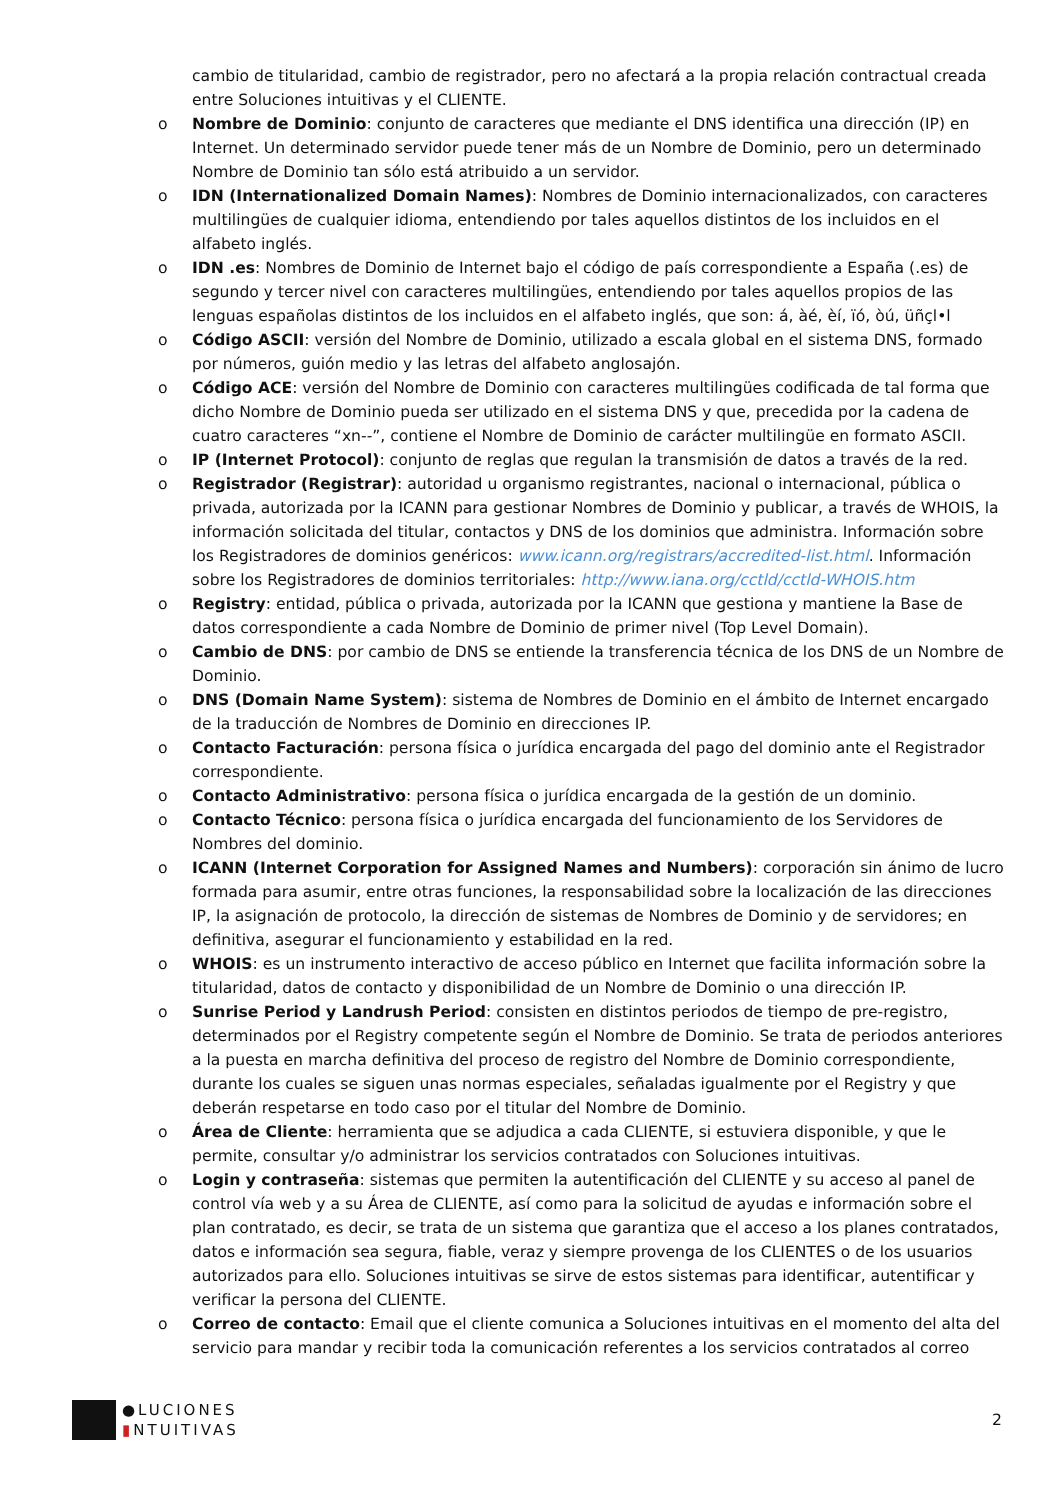cambio de titularidad, cambio de registrador, pero no afectará a la propia relación contractual creada entre Soluciones intuitivas y el CLIENTE.
o Nombre de Dominio: conjunto de caracteres que mediante el DNS identifica una dirección (IP) en Internet. Un determinado servidor puede tener más de un Nombre de Dominio, pero un determinado Nombre de Dominio tan sólo está atribuido a un servidor.
o IDN (Internationalized Domain Names): Nombres de Dominio internacionalizados, con caracteres multilingües de cualquier idioma, entendiendo por tales aquellos distintos de los incluidos en el alfabeto inglés.
o IDN .es: Nombres de Dominio de Internet bajo el código de país correspondiente a España (.es) de segundo y tercer nivel con caracteres multilingües, entendiendo por tales aquellos propios de las lenguas españolas distintos de los incluidos en el alfabeto inglés, que son: á, àé, èí, ïó, òú, üñçl•l
o Código ASCII: versión del Nombre de Dominio, utilizado a escala global en el sistema DNS, formado por números, guión medio y las letras del alfabeto anglosajón.
o Código ACE: versión del Nombre de Dominio con caracteres multilingües codificada de tal forma que dicho Nombre de Dominio pueda ser utilizado en el sistema DNS y que, precedida por la cadena de cuatro caracteres “xn--”, contiene el Nombre de Dominio de carácter multilingüe en formato ASCII.
o IP (Internet Protocol): conjunto de reglas que regulan la transmisión de datos a través de la red.
o Registrador (Registrar): autoridad u organismo registrantes, nacional o internacional, pública o privada, autorizada por la ICANN para gestionar Nombres de Dominio y publicar, a través de WHOIS, la información solicitada del titular, contactos y DNS de los dominios que administra. Información sobre los Registradores de dominios genéricos: www.icann.org/registrars/accredited-list.html. Información sobre los Registradores de dominios territoriales: http://www.iana.org/cctld/cctld-WHOIS.htm
o Registry: entidad, pública o privada, autorizada por la ICANN que gestiona y mantiene la Base de datos correspondiente a cada Nombre de Dominio de primer nivel (Top Level Domain).
o Cambio de DNS: por cambio de DNS se entiende la transferencia técnica de los DNS de un Nombre de Dominio.
o DNS (Domain Name System): sistema de Nombres de Dominio en el ámbito de Internet encargado de la traducción de Nombres de Dominio en direcciones IP.
o Contacto Facturación: persona física o jurídica encargada del pago del dominio ante el Registrador correspondiente.
o Contacto Administrativo: persona física o jurídica encargada de la gestión de un dominio.
o Contacto Técnico: persona física o jurídica encargada del funcionamiento de los Servidores de Nombres del dominio.
o ICANN (Internet Corporation for Assigned Names and Numbers): corporación sin ánimo de lucro formada para asumir, entre otras funciones, la responsabilidad sobre la localización de las direcciones IP, la asignación de protocolo, la dirección de sistemas de Nombres de Dominio y de servidores; en definitiva, asegurar el funcionamiento y estabilidad en la red.
o WHOIS: es un instrumento interactivo de acceso público en Internet que facilita información sobre la titularidad, datos de contacto y disponibilidad de un Nombre de Dominio o una dirección IP.
o Sunrise Period y Landrush Period: consisten en distintos periodos de tiempo de pre-registro, determinados por el Registry competente según el Nombre de Dominio. Se trata de periodos anteriores a la puesta en marcha definitiva del proceso de registro del Nombre de Dominio correspondiente, durante los cuales se siguen unas normas especiales, señaladas igualmente por el Registry y que deberán respetarse en todo caso por el titular del Nombre de Dominio.
o Área de Cliente: herramienta que se adjudica a cada CLIENTE, si estuviera disponible, y que le permite, consultar y/o administrar los servicios contratados con Soluciones intuitivas.
o Login y contraseña: sistemas que permiten la autentificación del CLIENTE y su acceso al panel de control vía web y a su Área de CLIENTE, así como para la solicitud de ayudas e información sobre el plan contratado, es decir, se trata de un sistema que garantiza que el acceso a los planes contratados, datos e información sea segura, fiable, veraz y siempre provenga de los CLIENTES o de los usuarios autorizados para ello. Soluciones intuitivas se sirve de estos sistemas para identificar, autentificar y verificar la persona del CLIENTE.
o Correo de contacto: Email que el cliente comunica a Soluciones intuitivas en el momento del alta del servicio para mandar y recibir toda la comunicación referentes a los servicios contratados al correo
●LUCIONES
▮NTUITIVAS
2